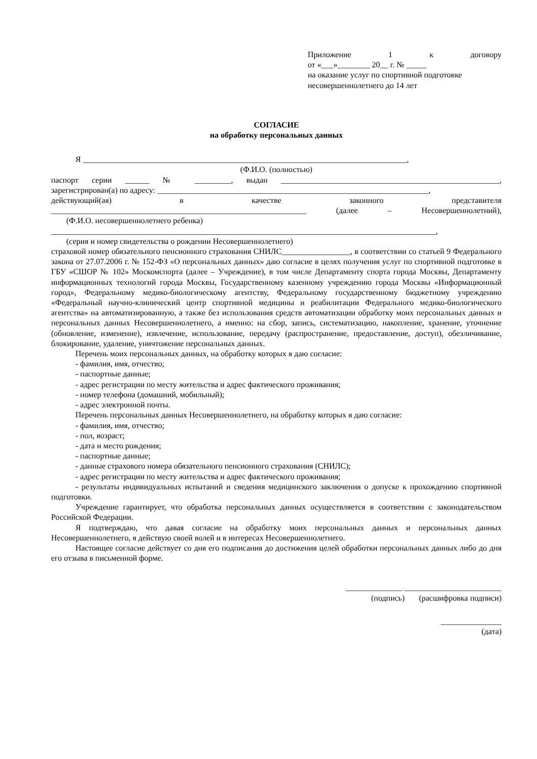Приложение 1 к договору
от «___»________ 20__ г. № _____
на оказание услуг по спортивной подготовке
несовершеннолетнего до 14 лет
СОГЛАСИЕ
на обработку персональных данных
Я ________________________________________________________________________________,
(Ф.И.О. (полностью)
паспорт серии ______ № _________, выдан ______________________________________________________,
зарегистрирован(а) по адресу: ___________________________________________________________________,
действующий(ая) в качестве законного представителя
_______________________________________________________________ (далее – Несовершеннолетний),
(Ф.И.О. несовершеннолетнего ребенка)
_______________________________________________________________________________________________,
(серия и номер свидетельства о рождении Несовершеннолетнего)
страховой номер обязательного пенсионного страхования СНИЛС_________________, в соответствии со статьей 9 Федерального закона от 27.07.2006 г. № 152-ФЗ «О персональных данных» даю согласие в целях получения услуг по спортивной подготовке в ГБУ «СШОР № 102» Москомспорта (далее – Учреждение), в том числе Департаменту спорта города Москвы, Департаменту информационных технологий города Москвы, Государственному казенному учреждению города Москвы «Информационный город», Федеральному медико-биологическому агентству, Федеральному государственному бюджетному учреждению «Федеральный научно-клинический центр спортивной медицины и реабилитации Федерального медико-биологического агентства» на автоматизированную, а также без использования средств автоматизации обработку моих персональных данных и персональных данных Несовершеннолетнего, а именно: на сбор, запись, систематизацию, накопление, хранение, уточнение (обновление, изменение), извлечение, использование, передачу (распространение, предоставление, доступ), обезличивание, блокирование, удаление, уничтожение персональных данных.
Перечень моих персональных данных, на обработку которых я даю согласие:
- фамилия, имя, отчество;
- паспортные данные;
- адрес регистрации по месту жительства и адрес фактического проживания;
- номер телефона (домашний, мобильный);
- адрес электронной почты.
Перечень персональных данных Несовершеннолетнего, на обработку которых я даю согласие:
- фамилия, имя, отчество;
- пол, возраст;
- дата и место рождения;
- паспортные данные;
- данные страхового номера обязательного пенсионного страхования (СНИЛС);
- адрес регистрации по месту жительства и адрес фактического проживания;
- результаты индивидуальных испытаний и сведения медицинского заключения о допуске к прохождению спортивной подготовки.
Учреждение гарантирует, что обработка персональных данных осуществляется в соответствии с законодательством Российской Федерации.
Я подтверждаю, что давая согласие на обработку моих персональных данных и персональных данных Несовершеннолетнего, я действую своей волей и в интересах Несовершеннолетнего.
Настоящее согласие действует со дня его подписания до достижения целей обработки персональных данных либо до дня его отзыва в письменной форме.
______________ ________________________
(подпись) (расшифровка подписи)
_______________
(дата)